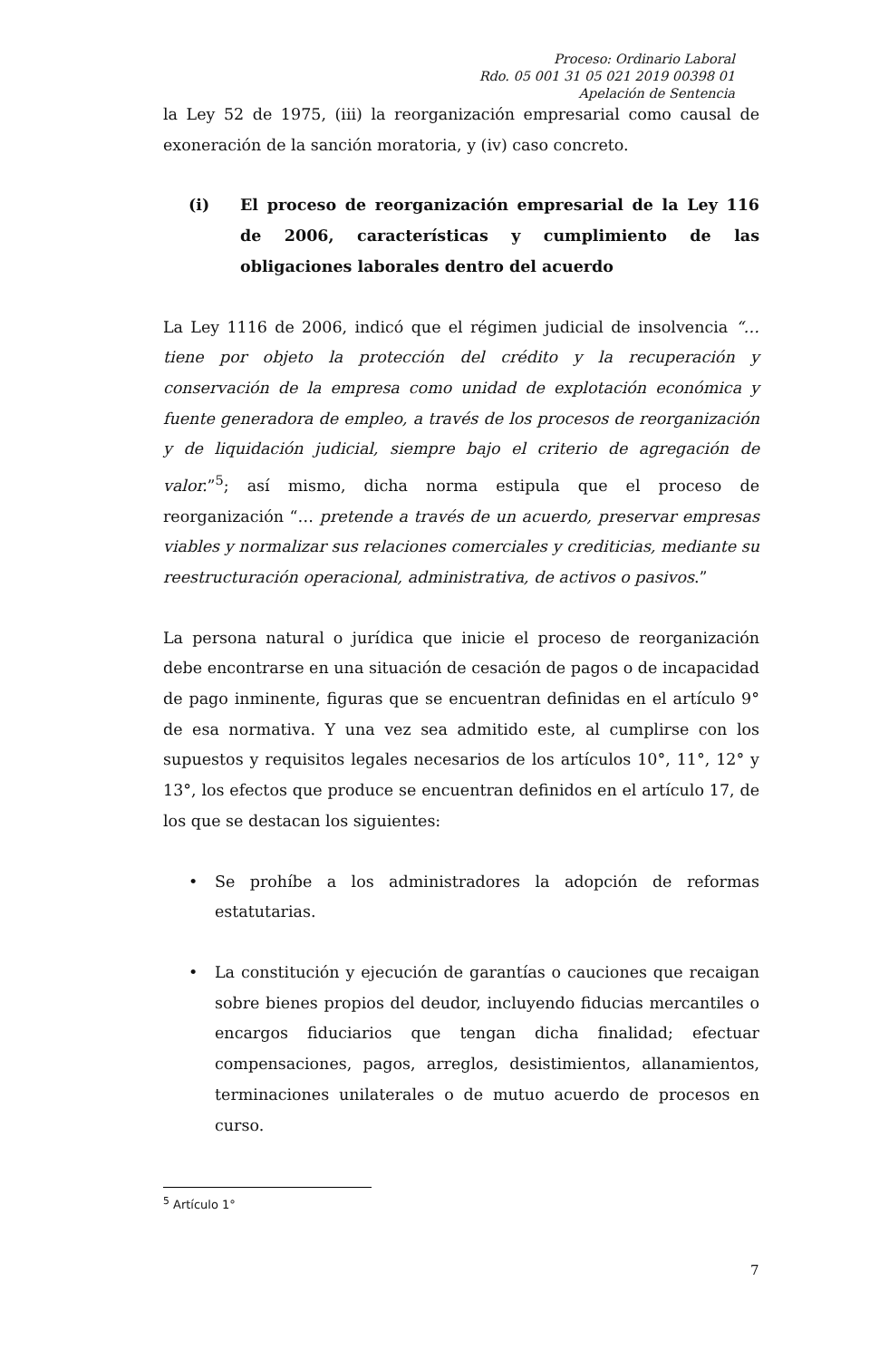Proceso: Ordinario Laboral
Rdo. 05 001 31 05 021 2019 00398 01
Apelación de Sentencia
la Ley 52 de 1975, (iii) la reorganización empresarial como causal de exoneración de la sanción moratoria, y (iv) caso concreto.
(i) El proceso de reorganización empresarial de la Ley 116 de 2006, características y cumplimiento de las obligaciones laborales dentro del acuerdo
La Ley 1116 de 2006, indicó que el régimen judicial de insolvencia “…tiene por objeto la protección del crédito y la recuperación y conservación de la empresa como unidad de explotación económica y fuente generadora de empleo, a través de los procesos de reorganización y de liquidación judicial, siempre bajo el criterio de agregación de valor.”<sup>5</sup>; así mismo, dicha norma estipula que el proceso de reorganización “… pretende a través de un acuerdo, preservar empresas viables y normalizar sus relaciones comerciales y crediticias, mediante su reestructuración operacional, administrativa, de activos o pasivos.”
La persona natural o jurídica que inicie el proceso de reorganización debe encontrarse en una situación de cesación de pagos o de incapacidad de pago inminente, figuras que se encuentran definidas en el artículo 9° de esa normativa. Y una vez sea admitido este, al cumplirse con los supuestos y requisitos legales necesarios de los artículos 10°, 11°, 12° y 13°, los efectos que produce se encuentran definidos en el artículo 17, de los que se destacan los siguientes:
• Se prohíbe a los administradores la adopción de reformas estatutarias.
• La constitución y ejecución de garantías o cauciones que recaigan sobre bienes propios del deudor, incluyendo fiducias mercantiles o encargos fiduciarios que tengan dicha finalidad; efectuar compensaciones, pagos, arreglos, desistimientos, allanamientos, terminaciones unilaterales o de mutuo acuerdo de procesos en curso.
<sup>5</sup> Artículo 1°
7